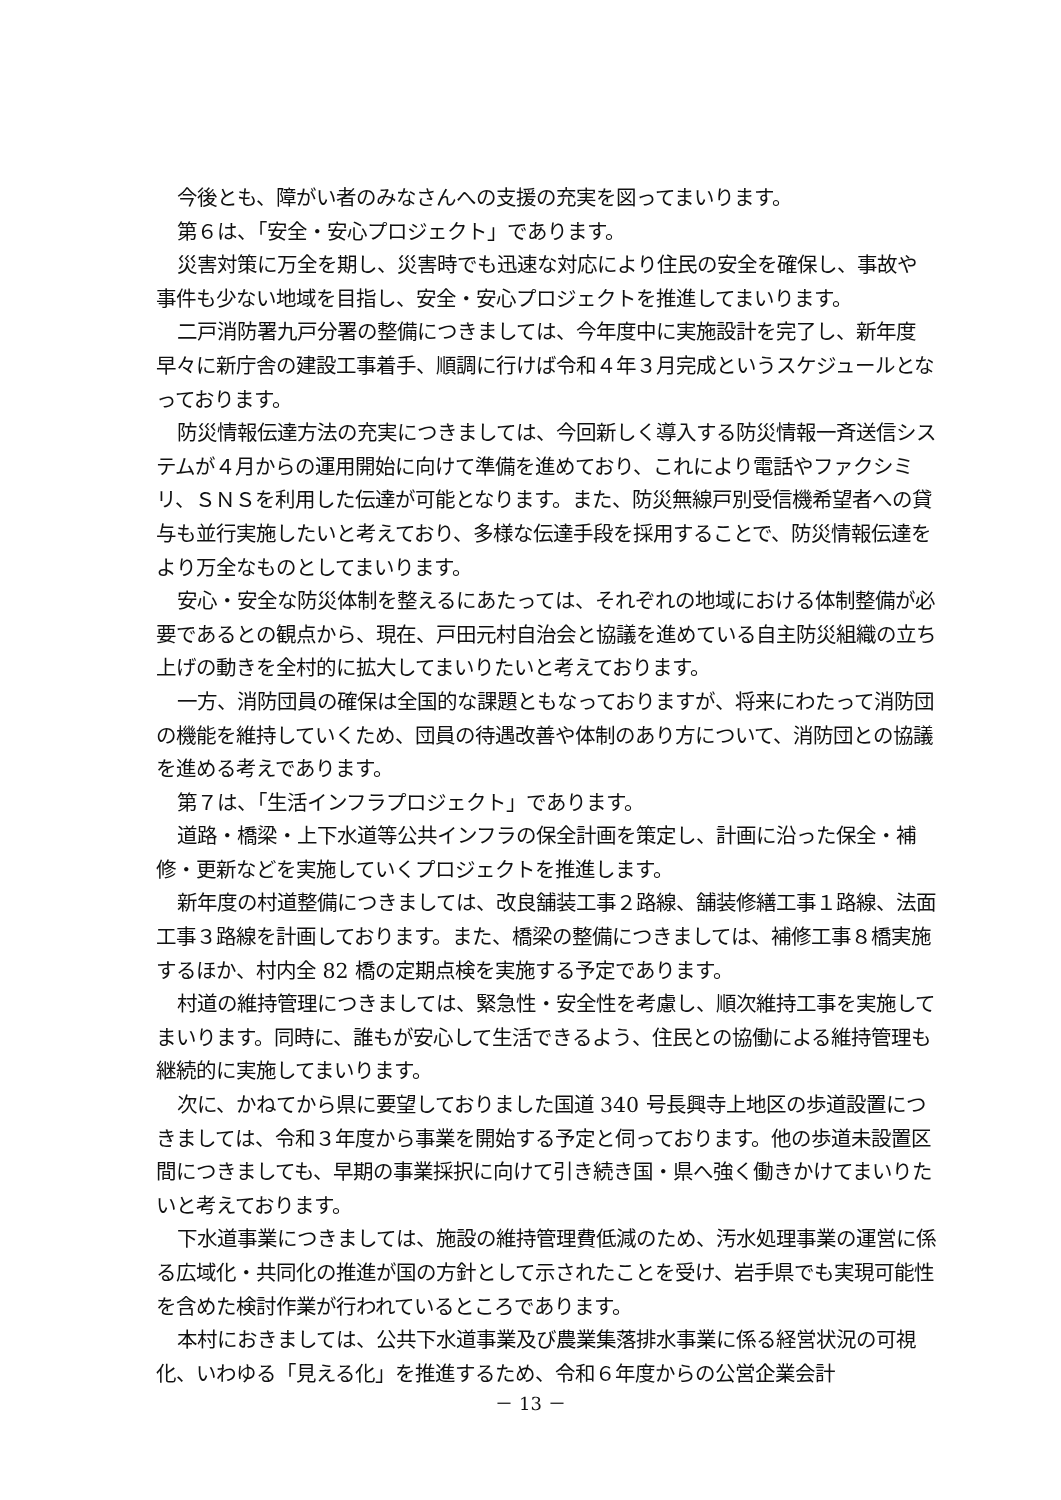今後とも、障がい者のみなさんへの支援の充実を図ってまいります。
第６は、「安全・安心プロジェクト」であります。
災害対策に万全を期し、災害時でも迅速な対応により住民の安全を確保し、事故や事件も少ない地域を目指し、安全・安心プロジェクトを推進してまいります。
二戸消防署九戸分署の整備につきましては、今年度中に実施設計を完了し、新年度早々に新庁舎の建設工事着手、順調に行けば令和４年３月完成というスケジュールとなっております。
防災情報伝達方法の充実につきましては、今回新しく導入する防災情報一斉送信システムが４月からの運用開始に向けて準備を進めており、これにより電話やファクシミリ、ＳＮＳを利用した伝達が可能となります。また、防災無線戸別受信機希望者への貸与も並行実施したいと考えており、多様な伝達手段を採用することで、防災情報伝達をより万全なものとしてまいります。
安心・安全な防災体制を整えるにあたっては、それぞれの地域における体制整備が必要であるとの観点から、現在、戸田元村自治会と協議を進めている自主防災組織の立ち上げの動きを全村的に拡大してまいりたいと考えております。
一方、消防団員の確保は全国的な課題ともなっておりますが、将来にわたって消防団の機能を維持していくため、団員の待遇改善や体制のあり方について、消防団との協議を進める考えであります。
第７は、「生活インフラプロジェクト」であります。
道路・橋梁・上下水道等公共インフラの保全計画を策定し、計画に沿った保全・補修・更新などを実施していくプロジェクトを推進します。
新年度の村道整備につきましては、改良舗装工事２路線、舗装修繕工事１路線、法面工事３路線を計画しております。また、橋梁の整備につきましては、補修工事８橋実施するほか、村内全 82 橋の定期点検を実施する予定であります。
村道の維持管理につきましては、緊急性・安全性を考慮し、順次維持工事を実施してまいります。同時に、誰もが安心して生活できるよう、住民との協働による維持管理も継続的に実施してまいります。
次に、かねてから県に要望しておりました国道 340 号長興寺上地区の歩道設置につきましては、令和３年度から事業を開始する予定と伺っております。他の歩道未設置区間につきましても、早期の事業採択に向けて引き続き国・県へ強く働きかけてまいりたいと考えております。
下水道事業につきましては、施設の維持管理費低減のため、汚水処理事業の運営に係る広域化・共同化の推進が国の方針として示されたことを受け、岩手県でも実現可能性を含めた検討作業が行われているところであります。
本村におきましては、公共下水道事業及び農業集落排水事業に係る経営状況の可視化、いわゆる「見える化」を推進するため、令和６年度からの公営企業会計
－ 13 －